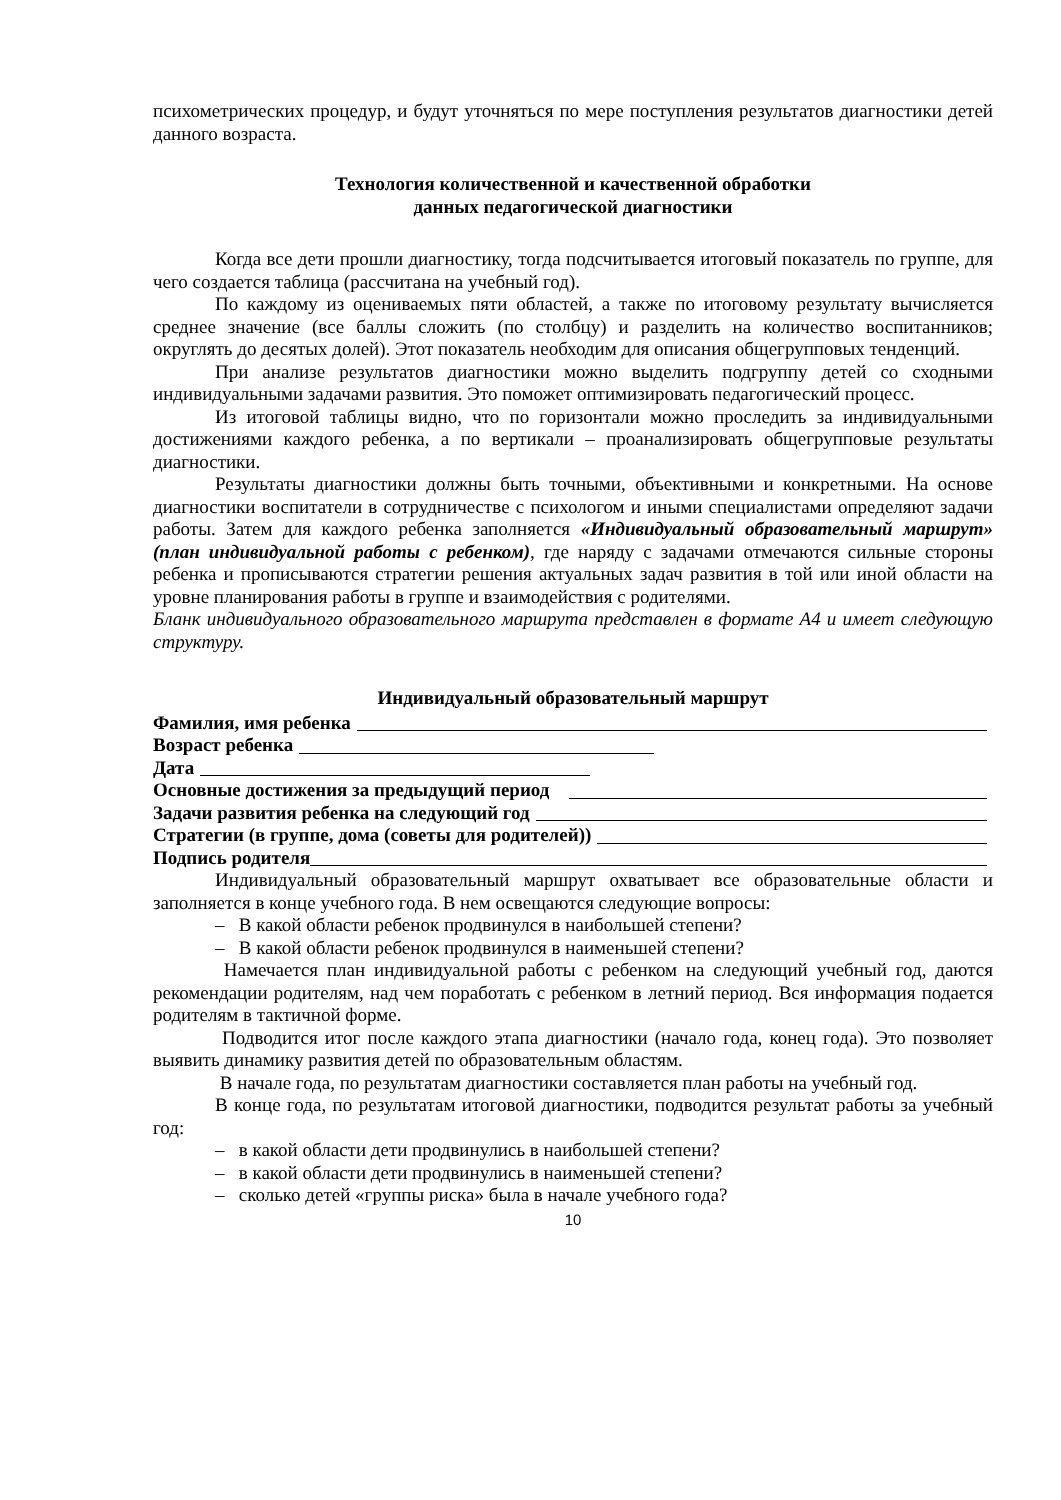психометрических процедур, и будут уточняться по мере поступления результатов диагностики детей данного возраста.
Технология количественной и качественной обработки
данных педагогической диагностики
Когда все дети прошли диагностику, тогда подсчитывается итоговый показатель по группе, для чего создается таблица (рассчитана на учебный год).
По каждому из оцениваемых пяти областей, а также по итоговому результату вычисляется среднее значение (все баллы сложить (по столбцу) и разделить на количество воспитанников; округлять до десятых долей). Этот показатель необходим для описания общегрупповых тенденций.
При анализе результатов диагностики можно выделить подгруппу детей со сходными индивидуальными задачами развития. Это поможет оптимизировать педагогический процесс.
Из итоговой таблицы видно, что по горизонтали можно проследить за индивидуальными достижениями каждого ребенка, а по вертикали – проанализировать общегрупповые результаты диагностики.
Результаты диагностики должны быть точными, объективными и конкретными. На основе диагностики воспитатели в сотрудничестве с психологом и иными специалистами определяют задачи работы. Затем для каждого ребенка заполняется «Индивидуальный образовательный маршрут» (план индивидуальной работы с ребенком), где наряду с задачами отмечаются сильные стороны ребенка и прописываются стратегии решения актуальных задач развития в той или иной области на уровне планирования работы в группе и взаимодействия с родителями.
Бланк индивидуального образовательного маршрута представлен в формате А4 и имеет следующую структуру.
Индивидуальный образовательный маршрут
Фамилия, имя ребенка
Возраст ребенка
Дата
Основные достижения за предыдущий период
Задачи развития ребенка на следующий год
Стратегии (в группе, дома (советы для родителей))
Подпись родителя
Индивидуальный образовательный маршрут охватывает все образовательные области и заполняется в конце учебного года. В нем освещаются следующие вопросы:
– В какой области ребенок продвинулся в наибольшей степени?
– В какой области ребенок продвинулся в наименьшей степени?
Намечается план индивидуальной работы с ребенком на следующий учебный год, даются рекомендации родителям, над чем поработать с ребенком в летний период. Вся информация подается родителям в тактичной форме.
Подводится итог после каждого этапа диагностики (начало года, конец года). Это позволяет выявить динамику развития детей по образовательным областям.
В начале года, по результатам диагностики составляется план работы на учебный год.
В конце года, по результатам итоговой диагностики, подводится результат работы за учебный год:
– в какой области дети продвинулись в наибольшей степени?
– в какой области дети продвинулись в наименьшей степени?
– сколько детей «группы риска» была в начале учебного года?
10